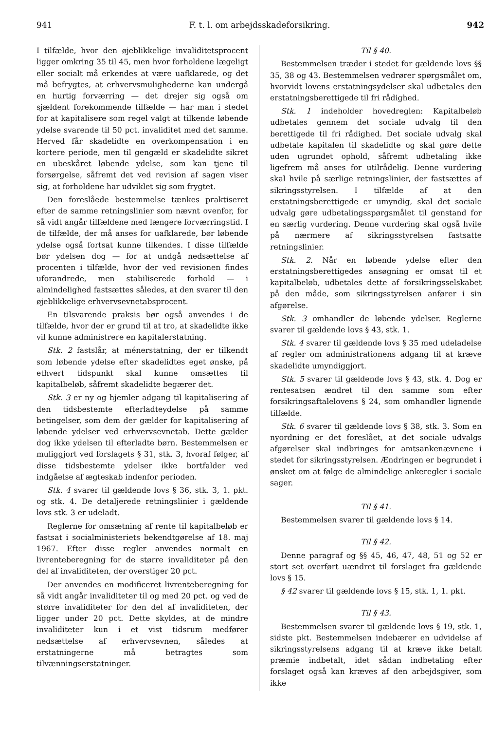941 F. t. l. om arbejdsskadeforsikring. 942
I tilfælde, hvor den øjeblikkelige invaliditetsprocent ligger omkring 35 til 45, men hvor forholdene lægeligt eller socialt må erkendes at være uafklarede, og det må befrygtes, at erhvervsmulighederne kan undergå en hurtig forværring — det drejer sig også om sjældent forekommende tilfælde — har man i stedet for at kapitalisere som regel valgt at tilkende løbende ydelse svarende til 50 pct. invaliditet med det samme. Herved får skadelidte en overkompensation i en kortere periode, men til gengæld er skadelidte sikret en ubeskåret løbende ydelse, som kan tjene til forsørgelse, såfremt det ved revision af sagen viser sig, at forholdene har udviklet sig som frygtet.
Den foreslåede bestemmelse tænkes praktiseret efter de samme retningslinier som nævnt ovenfor, for så vidt angår tilfældene med længere forværringstid. I de tilfælde, der må anses for uafklarede, bør løbende ydelse også fortsat kunne tilkendes. I disse tilfælde bør ydelsen dog — for at undgå nedsættelse af procenten i tilfælde, hvor der ved revisionen findes uforandrede, men stabiliserede forhold — i almindelighed fastsættes således, at den svarer til den øjeblikkelige erhvervsevnetabsprocent.
En tilsvarende praksis bør også anvendes i de tilfælde, hvor der er grund til at tro, at skadelidte ikke vil kunne administrere en kapitalerstatning.
Stk. 2 fastslår, at ménerstatning, der er tilkendt som løbende ydelse efter skadelidtes eget ønske, på ethvert tidspunkt skal kunne omsættes til kapitalbeløb, såfremt skadelidte begærer det.
Stk. 3 er ny og hjemler adgang til kapitalisering af den tidsbestemte efterladteydelse på samme betingelser, som dem der gælder for kapitalisering af løbende ydelser ved erhvervsevnetab. Dette gælder dog ikke ydelsen til efterladte børn. Bestemmelsen er muliggjort ved forslagets § 31, stk. 3, hvoraf følger, af disse tidsbestemte ydelser ikke bortfalder ved indgåelse af ægteskab indenfor perioden.
Stk. 4 svarer til gældende lovs § 36, stk. 3, 1. pkt. og stk. 4. De detaljerede retningslinier i gældende lovs stk. 3 er udeladt.
Reglerne for omsætning af rente til kapitalbeløb er fastsat i socialministeriets bekendtgørelse af 18. maj 1967. Efter disse regler anvendes normalt en livrenteberegning for de større invaliditeter på den del af invaliditeten, der overstiger 20 pct.
Der anvendes en modificeret livrenteberegning for så vidt angår invaliditeter til og med 20 pct. og ved de større invaliditeter for den del af invaliditeten, der ligger under 20 pct. Dette skyldes, at de mindre invaliditeter kun i et vist tidsrum medfører nedsættelse af erhvervsevnen, således at erstatningerne må betragtes som tilvænningserstatninger.
Til § 40.
Bestemmelsen træder i stedet for gældende lovs §§ 35, 38 og 43. Bestemmelsen vedrører spørgsmålet om, hvorvidt lovens erstatningsydelser skal udbetales den erstatningsberettigede til fri rådighed.
Stk. 1 indeholder hovedreglen: Kapitalbeløb udbetales gennem det sociale udvalg til den berettigede til fri rådighed. Det sociale udvalg skal udbetale kapitalen til skadelidte og skal gøre dette uden ugrundet ophold, såfremt udbetaling ikke ligefrem må anses for utilrådelig. Denne vurdering skal hvile på særlige retningslinier, der fastsættes af sikringsstyrelsen. I tilfælde af at den erstatningsberettigede er umyndig, skal det sociale udvalg gøre udbetalingsspørgsmålet til genstand for en særlig vurdering. Denne vurdering skal også hvile på nærmere af sikringsstyrelsen fastsatte retningslinier.
Stk. 2. Når en løbende ydelse efter den erstatningsberettigedes ansøgning er omsat til et kapitalbeløb, udbetales dette af forsikringsselskabet på den måde, som sikringsstyrelsen anfører i sin afgørelse.
Stk. 3 omhandler de løbende ydelser. Reglerne svarer til gældende lovs § 43, stk. 1.
Stk. 4 svarer til gældende lovs § 35 med udeladelse af regler om administrationens adgang til at kræve skadelidte umyndiggjort.
Stk. 5 svarer til gældende lovs § 43, stk. 4. Dog er rentesatsen ændret til den samme som efter forsikringsaftalelovens § 24, som omhandler lignende tilfælde.
Stk. 6 svarer til gældende lovs § 38, stk. 3. Som en nyordning er det foreslået, at det sociale udvalgs afgørelser skal indbringes for amtsankenævnene i stedet for sikringsstyrelsen. Ændringen er begrundet i ønsket om at følge de almindelige ankeregler i sociale sager.
Til § 41.
Bestemmelsen svarer til gældende lovs § 14.
Til § 42.
Denne paragraf og §§ 45, 46, 47, 48, 51 og 52 er stort set overført uændret til forslaget fra gældende lovs § 15.
§ 42 svarer til gældende lovs § 15, stk. 1, 1. pkt.
Til § 43.
Bestemmelsen svarer til gældende lovs § 19, stk. 1, sidste pkt. Bestemmelsen indebærer en udvidelse af sikringsstyrelsens adgang til at kræve ikke betalt præmie indbetalt, idet sådan indbetaling efter forslaget også kan kræves af den arbejdsgiver, som ikke